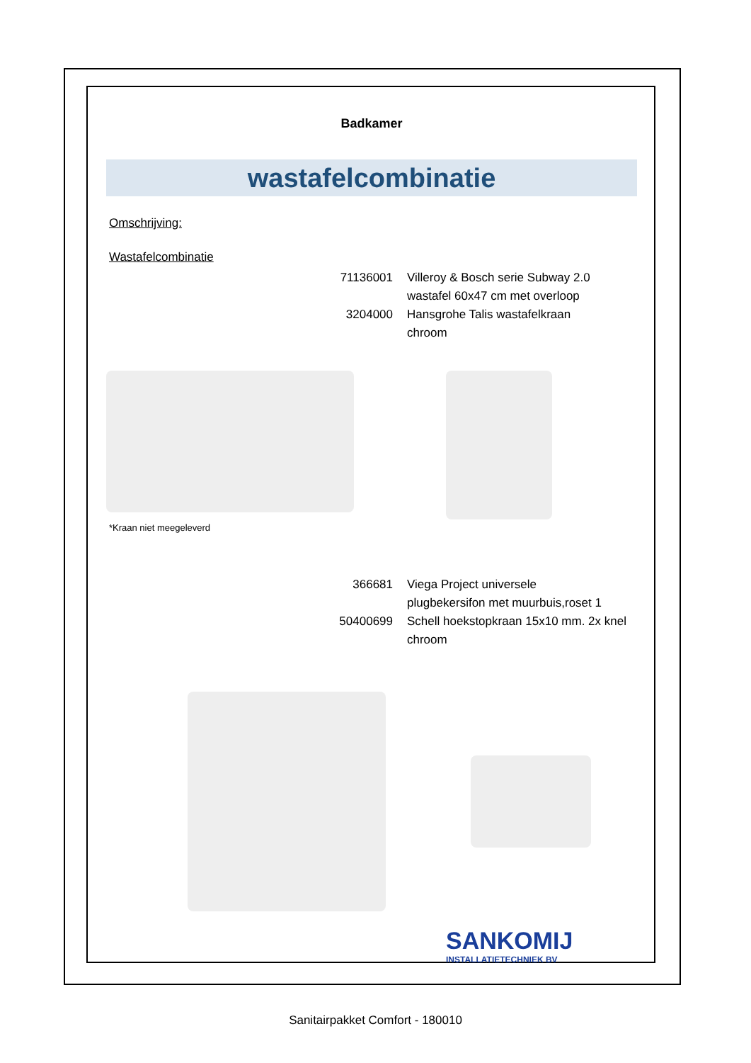Badkamer
wastafelcombinatie
Omschrijving:
Wastafelcombinatie
71136001 Villeroy & Bosch serie Subway 2.0
wastafel 60x47 cm met overloop
3204000 Hansgrohe Talis wastafelkraan
chroom
*Kraan niet meegeleverd
366681 Viega Project universele
plugbekersifon met muurbuis,roset 1
50400699 Schell hoekstopkraan 15x10 mm. 2x knel
chroom
SANKOMIJ
INSTALLATIETECHNIEK BV
Sanitairpakket Comfort - 180010